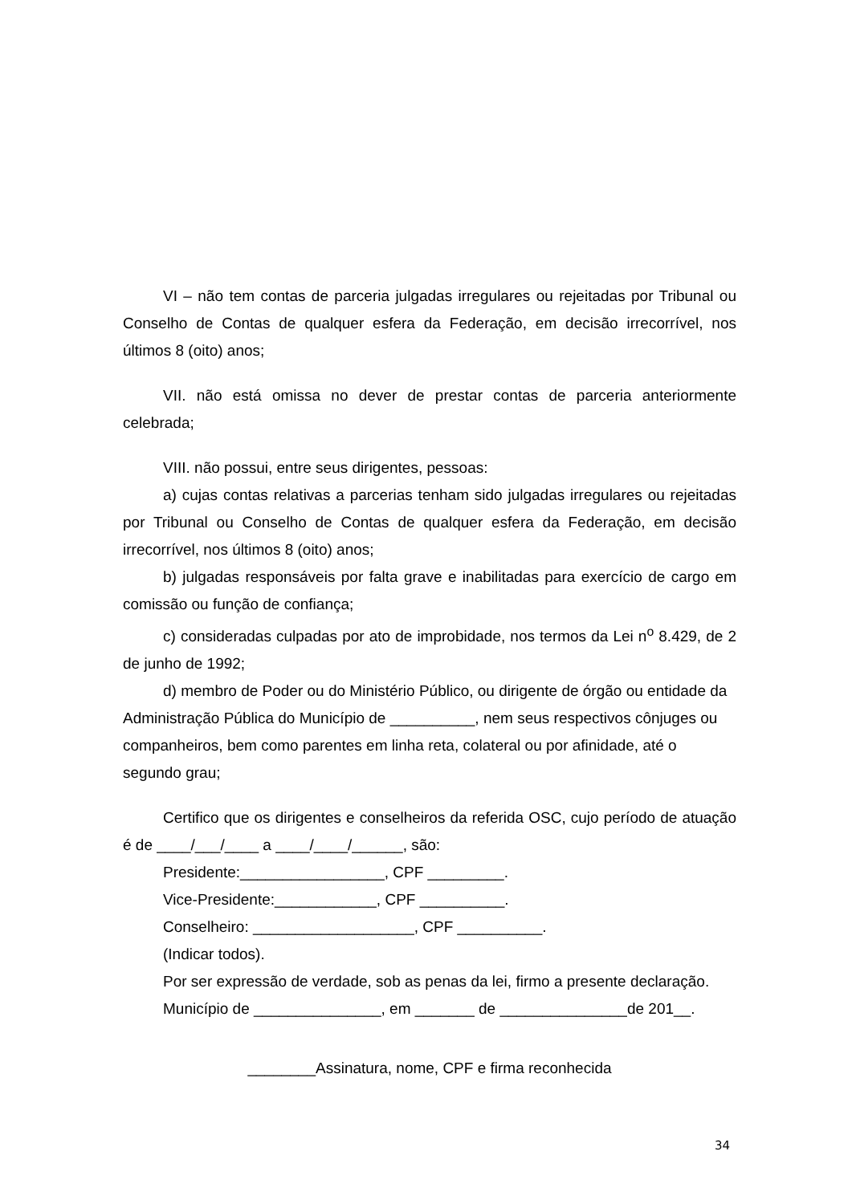VI – não tem contas de parceria julgadas irregulares ou rejeitadas por Tribunal ou Conselho de Contas de qualquer esfera da Federação, em decisão irrecorrível, nos últimos 8 (oito) anos;
VII. não está omissa no dever de prestar contas de parceria anteriormente celebrada;
VIII. não possui, entre seus dirigentes, pessoas:
a) cujas contas relativas a parcerias tenham sido julgadas irregulares ou rejeitadas por Tribunal ou Conselho de Contas de qualquer esfera da Federação, em decisão irrecorrível, nos últimos 8 (oito) anos;
b) julgadas responsáveis por falta grave e inabilitadas para exercício de cargo em comissão ou função de confiança;
c) consideradas culpadas por ato de improbidade, nos termos da Lei n<sup>o</sup> 8.429, de 2 de junho de 1992;
d) membro de Poder ou do Ministério Público, ou dirigente de órgão ou entidade da Administração Pública do Município de __________, nem seus respectivos cônjuges ou companheiros, bem como parentes em linha reta, colateral ou por afinidade, até o segundo grau;
Certifico que os dirigentes e conselheiros da referida OSC, cujo período de atuação é de ____/___/____ a ____/____/______, são:
Presidente:_________________, CPF _________.
Vice-Presidente:____________, CPF __________.
Conselheiro: ___________________, CPF __________.
(Indicar todos).
Por ser expressão de verdade, sob as penas da lei, firmo a presente declaração.
Município de _______________, em _______ de _______________de 201__.
________Assinatura, nome, CPF e firma reconhecida
34